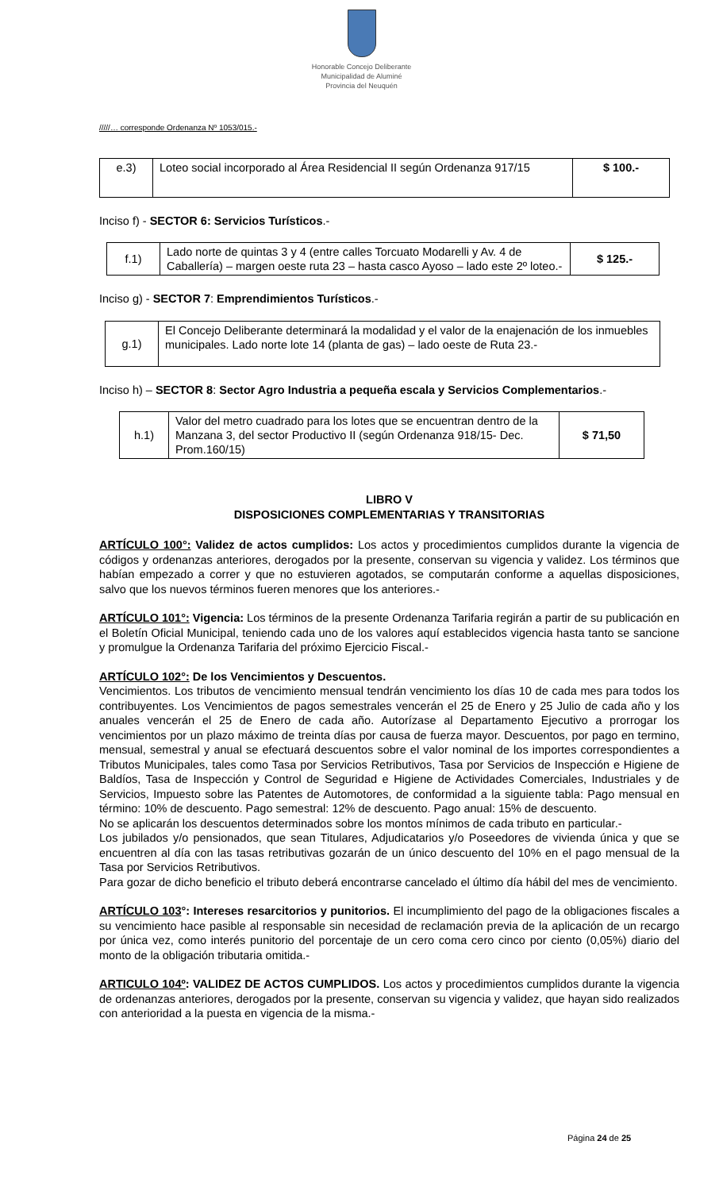Honorable Concejo Deliberante
Municipalidad de Aluminé
Provincia del Neuquén
/////… corresponde Ordenanza Nº 1053/015.-
| e.3) | Loteo social incorporado al Área Residencial II según Ordenanza 917/15 | $ 100.- |
Inciso f) - SECTOR 6: Servicios Turísticos.-
| f.1) | Lado norte de quintas 3 y 4 (entre calles Torcuato Modarelli y Av. 4 de Caballería) – margen oeste ruta 23 – hasta casco Ayoso – lado este 2º loteo.- | $ 125.- |
Inciso g) - SECTOR 7: Emprendimientos Turísticos.-
| g.1) | El Concejo Deliberante determinará la modalidad y el valor de la enajenación de los inmuebles municipales. Lado norte lote 14 (planta de gas) – lado oeste de Ruta 23.- |
Inciso h) – SECTOR 8: Sector Agro Industria a pequeña escala y Servicios Complementarios.-
| h.1) | Valor del metro cuadrado para los lotes que se encuentran dentro de la Manzana 3, del sector Productivo II (según Ordenanza 918/15- Dec. Prom.160/15) | $ 71,50 |
LIBRO V
DISPOSICIONES COMPLEMENTARIAS Y TRANSITORIAS
ARTÍCULO 100°: Validez de actos cumplidos: Los actos y procedimientos cumplidos durante la vigencia de códigos y ordenanzas anteriores, derogados por la presente, conservan su vigencia y validez. Los términos que habían empezado a correr y que no estuvieren agotados, se computarán conforme a aquellas disposiciones, salvo que los nuevos términos fueren menores que los anteriores.-
ARTÍCULO 101°: Vigencia: Los términos de la presente Ordenanza Tarifaria regirán a partir de su publicación en el Boletín Oficial Municipal, teniendo cada uno de los valores aquí establecidos vigencia hasta tanto se sancione y promulgue la Ordenanza Tarifaria del próximo Ejercicio Fiscal.-
ARTÍCULO 102°: De los Vencimientos y Descuentos.
Vencimientos. Los tributos de vencimiento mensual tendrán vencimiento los días 10 de cada mes para todos los contribuyentes. Los Vencimientos de pagos semestrales vencerán el 25 de Enero y 25 Julio de cada año y los anuales vencerán el 25 de Enero de cada año. Autorízase al Departamento Ejecutivo a prorrogar los vencimientos por un plazo máximo de treinta días por causa de fuerza mayor. Descuentos, por pago en termino, mensual, semestral y anual se efectuará descuentos sobre el valor nominal de los importes correspondientes a Tributos Municipales, tales como Tasa por Servicios Retributivos, Tasa por Servicios de Inspección e Higiene de Baldíos, Tasa de Inspección y Control de Seguridad e Higiene de Actividades Comerciales, Industriales y de Servicios, Impuesto sobre las Patentes de Automotores, de conformidad a la siguiente tabla: Pago mensual en término: 10% de descuento. Pago semestral: 12% de descuento. Pago anual: 15% de descuento.
No se aplicarán los descuentos determinados sobre los montos mínimos de cada tributo en particular.-
Los jubilados y/o pensionados, que sean Titulares, Adjudicatarios y/o Poseedores de vivienda única y que se encuentren al día con las tasas retributivas gozarán de un único descuento del 10% en el pago mensual de la Tasa por Servicios Retributivos.
Para gozar de dicho beneficio el tributo deberá encontrarse cancelado el último día hábil del mes de vencimiento.
ARTÍCULO 103°: Intereses resarcitorios y punitorios. El incumplimiento del pago de la obligaciones fiscales a su vencimiento hace pasible al responsable sin necesidad de reclamación previa de la aplicación de un recargo por única vez, como interés punitorio del porcentaje de un cero coma cero cinco por ciento (0,05%) diario del monto de la obligación tributaria omitida.-
ARTICULO 104º: VALIDEZ DE ACTOS CUMPLIDOS. Los actos y procedimientos cumplidos durante la vigencia de ordenanzas anteriores, derogados por la presente, conservan su vigencia y validez, que hayan sido realizados con anterioridad a la puesta en vigencia de la misma.-
Página 24 de 25